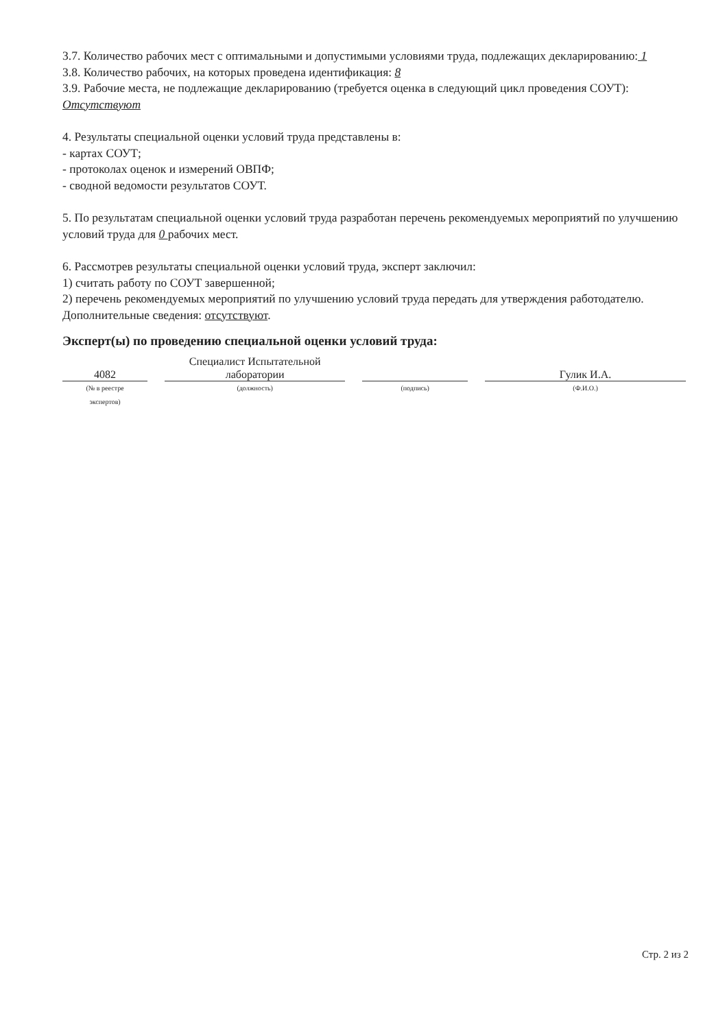3.7. Количество рабочих мест с оптимальными и допустимыми условиями труда, подлежащих декларированию: 1
3.8. Количество рабочих, на которых проведена идентификация: 8
3.9. Рабочие места, не подлежащие декларированию (требуется оценка в следующий цикл проведения СОУТ):
Отсутствуют
4. Результаты специальной оценки условий труда представлены в:
- картах СОУТ;
- протоколах оценок и измерений ОВПФ;
- сводной ведомости результатов СОУТ.
5. По результатам специальной оценки условий труда разработан перечень рекомендуемых мероприятий по улучшению условий труда для 0 рабочих мест.
6. Рассмотрев результаты специальной оценки условий труда, эксперт заключил:
1) считать работу по СОУТ завершенной;
2) перечень рекомендуемых мероприятий по улучшению условий труда передать для утверждения работодателю.
Дополнительные сведения: отсутствуют.
Эксперт(ы) по проведению специальной оценки условий труда:
4082
(№ в реестре
экспертов)
Специалист Испытательной
лаборатории
(должность)
(подпись)
Гулик И.А.
(Ф.И.О.)
Стр. 2 из 2